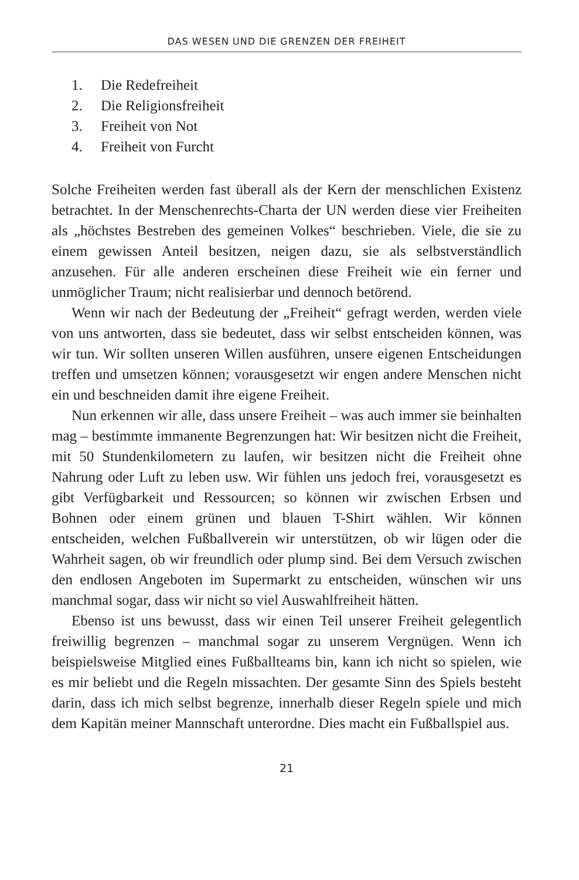DAS WESEN UND DIE GRENZEN DER FREIHEIT
1. Die Redefreiheit
2. Die Religionsfreiheit
3. Freiheit von Not
4. Freiheit von Furcht
Solche Freiheiten werden fast überall als der Kern der menschlichen Existenz betrachtet. In der Menschenrechts-Charta der UN werden diese vier Freiheiten als „höchstes Bestreben des gemeinen Volkes“ beschrieben. Viele, die sie zu einem gewissen Anteil besitzen, neigen dazu, sie als selbstverständlich anzusehen. Für alle anderen erscheinen diese Freiheit wie ein ferner und unmöglicher Traum; nicht realisierbar und dennoch betörend.
Wenn wir nach der Bedeutung der „Freiheit“ gefragt werden, werden viele von uns antworten, dass sie bedeutet, dass wir selbst entscheiden können, was wir tun. Wir sollten unseren Willen ausführen, unsere eigenen Entscheidungen treffen und umsetzen können; vorausgesetzt wir engen andere Menschen nicht ein und beschneiden damit ihre eigene Freiheit.
Nun erkennen wir alle, dass unsere Freiheit – was auch immer sie beinhalten mag – bestimmte immanente Begrenzungen hat: Wir besitzen nicht die Freiheit, mit 50 Stundenkilometern zu laufen, wir besitzen nicht die Freiheit ohne Nahrung oder Luft zu leben usw. Wir fühlen uns jedoch frei, vorausgesetzt es gibt Verfügbarkeit und Ressourcen; so können wir zwischen Erbsen und Bohnen oder einem grünen und blauen T-Shirt wählen. Wir können entscheiden, welchen Fußballverein wir unterstützen, ob wir lügen oder die Wahrheit sagen, ob wir freundlich oder plump sind. Bei dem Versuch zwischen den endlosen Angeboten im Supermarkt zu entscheiden, wünschen wir uns manchmal sogar, dass wir nicht so viel Auswahlfreiheit hätten.
Ebenso ist uns bewusst, dass wir einen Teil unserer Freiheit gelegentlich freiwillig begrenzen – manchmal sogar zu unserem Vergnügen. Wenn ich beispielsweise Mitglied eines Fußballteams bin, kann ich nicht so spielen, wie es mir beliebt und die Regeln missachten. Der gesamte Sinn des Spiels besteht darin, dass ich mich selbst begrenze, innerhalb dieser Regeln spiele und mich dem Kapitän meiner Mannschaft unterordne. Dies macht ein Fußballspiel aus.
21